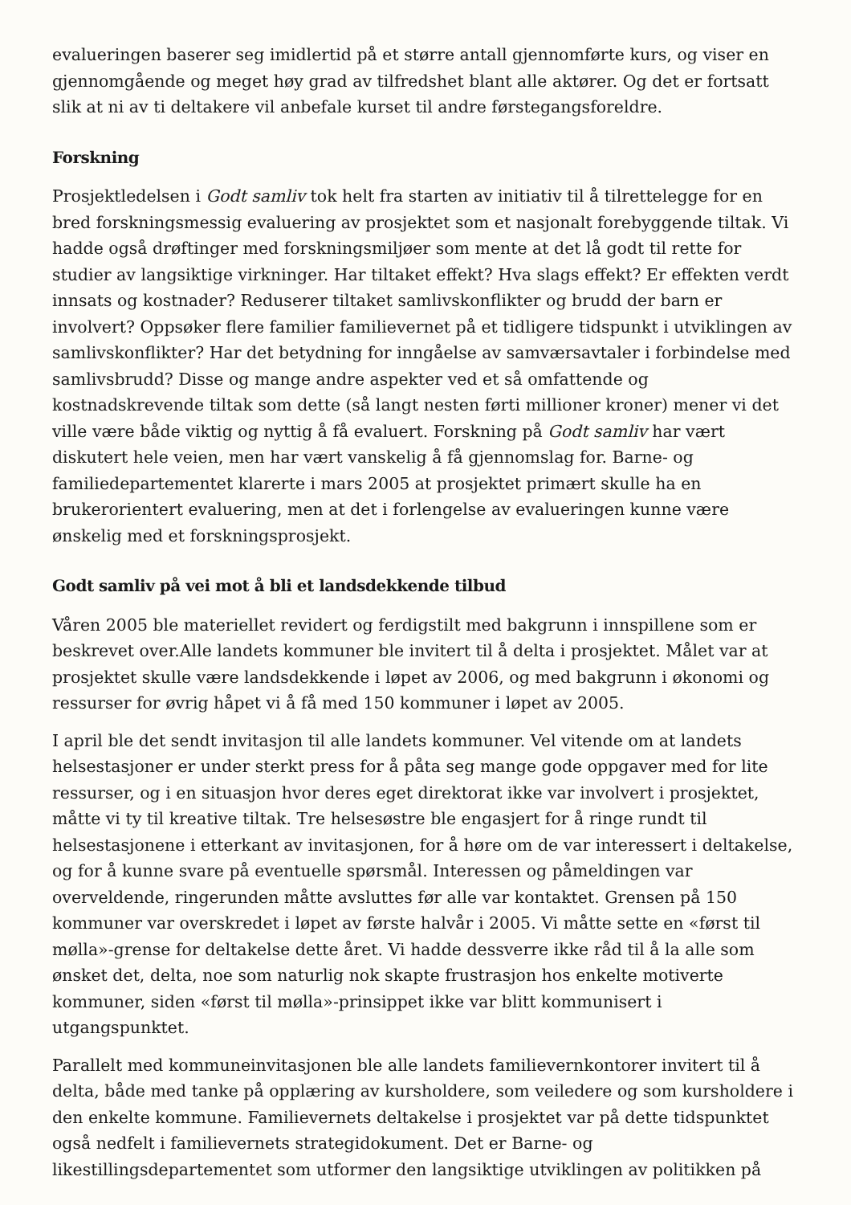evalueringen baserer seg imidlertid på et større antall gjennomførte kurs, og viser en gjennomgående og meget høy grad av tilfredshet blant alle aktører. Og det er fortsatt slik at ni av ti deltakere vil anbefale kurset til andre førstegangsforeldre.
Forskning
Prosjektledelsen i Godt samliv tok helt fra starten av initiativ til å tilrettelegge for en bred forskningsmessig evaluering av prosjektet som et nasjonalt forebyggende tiltak. Vi hadde også drøftinger med forskningsmiljøer som mente at det lå godt til rette for studier av langsiktige virkninger. Har tiltaket effekt? Hva slags effekt? Er effekten verdt innsats og kostnader? Reduserer tiltaket samlivskonflikter og brudd der barn er involvert? Oppsøker flere familier familievernet på et tidligere tidspunkt i utviklingen av samlivskonflikter? Har det betydning for inngåelse av samværsavtaler i forbindelse med samlivsbrudd? Disse og mange andre aspekter ved et så omfattende og kostnadskrevende tiltak som dette (så langt nesten førti millioner kroner) mener vi det ville være både viktig og nyttig å få evaluert. Forskning på Godt samliv har vært diskutert hele veien, men har vært vanskelig å få gjennomslag for. Barne- og familiedepartementet klarerte i mars 2005 at prosjektet primært skulle ha en brukerorientert evaluering, men at det i forlengelse av evalueringen kunne være ønskelig med et forskningsprosjekt.
Godt samliv på vei mot å bli et landsdekkende tilbud
Våren 2005 ble materiellet revidert og ferdigstilt med bakgrunn i innspillene som er beskrevet over.Alle landets kommuner ble invitert til å delta i prosjektet. Målet var at prosjektet skulle være landsdekkende i løpet av 2006, og med bakgrunn i økonomi og ressurser for øvrig håpet vi å få med 150 kommuner i løpet av 2005.
I april ble det sendt invitasjon til alle landets kommuner. Vel vitende om at landets helsestasjoner er under sterkt press for å påta seg mange gode oppgaver med for lite ressurser, og i en situasjon hvor deres eget direktorat ikke var involvert i prosjektet, måtte vi ty til kreative tiltak. Tre helsesøstre ble engasjert for å ringe rundt til helsestasjonene i etterkant av invitasjonen, for å høre om de var interessert i deltakelse, og for å kunne svare på eventuelle spørsmål. Interessen og påmeldingen var overveldende, ringerunden måtte avsluttes før alle var kontaktet. Grensen på 150 kommuner var overskredet i løpet av første halvår i 2005. Vi måtte sette en «først til mølla»-grense for deltakelse dette året. Vi hadde dessverre ikke råd til å la alle som ønsket det, delta, noe som naturlig nok skapte frustrasjon hos enkelte motiverte kommuner, siden «først til mølla»-prinsippet ikke var blitt kommunisert i utgangspunktet.
Parallelt med kommuneinvitasjonen ble alle landets familievernkontorer invitert til å delta, både med tanke på opplæring av kursholdere, som veiledere og som kursholdere i den enkelte kommune. Familievernets deltakelse i prosjektet var på dette tidspunktet også nedfelt i familievernets strategidokument. Det er Barne- og likestillingsdepartementet som utformer den langsiktige utviklingen av politikken på